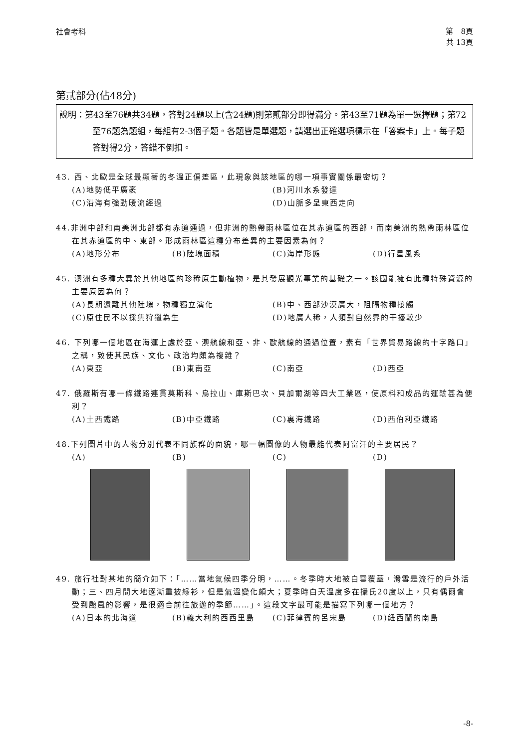社會考科
第　8頁
共 13頁
第貳部分(佔48分)
說明：第43至76題共34題，答對24題以上(含24題)則第貳部分即得滿分。第43至71題為單一選擇題；第72至76題為題組，每組有2-3個子題。各題皆是單選題，請選出正確選項標示在「答案卡」上。每子題答對得2分，答錯不倒扣。
43. 西、北歐是全球最顯著的冬溫正偏差區，此現象與該地區的哪一項事實關係最密切？
(A)地勢低平廣袤
(B)河川水系發達
(C)沿海有強勁暖流經過
(D)山脈多呈東西走向
44.非洲中部和南美洲北部都有赤道通過，但非洲的熱帶雨林區位在其赤道區的西部，而南美洲的熱帶雨林區位在其赤道區的中、東部。形成雨林區這種分布差異的主要因素為何？
(A)地形分布
(B)陸塊面積
(C)海岸形態
(D)行星風系
45. 澳洲有多種大異於其他地區的珍稀原生動植物，是其發展觀光事業的基礎之一。該國能擁有此種特殊資源的主要原因為何？
(A)長期遠離其他陸塊，物種獨立演化
(B)中、西部沙漠廣大，阻隔物種接觸
(C)原住民不以採集狩獵為生
(D)地廣人稀，人類對自然界的干擾較少
46. 下列哪一個地區在海運上處於亞、澳航線和亞、非、歐航線的通過位置，素有「世界貿易路線的十字路口」之稱，致使其民族、文化、政治均頗為複雜？
(A)東亞
(B)東南亞
(C)南亞
(D)西亞
47. 俄羅斯有哪一條鐵路連貫莫斯科、烏拉山、庫斯巴次、貝加爾湖等四大工業區，使原料和成品的運輸甚為便利？
(A)土西鐵路
(B)中亞鐵路
(C)裏海鐵路
(D)西伯利亞鐵路
48.下列圖片中的人物分別代表不同族群的面貌，哪一幅圖像的人物最能代表阿富汗的主要居民？
(A)
(B)
(C)
(D)
49. 旅行社對某地的簡介如下：「……當地氣候四季分明，……。冬季時大地被白雪覆蓋，滑雪是流行的戶外活動；三、四月間大地逐漸重披綠衫，但是氣溫變化頗大；夏季時白天溫度多在攝氏20度以上，只有偶爾會受到颱風的影響，是很適合前往旅遊的季節……」。這段文字最可能是描寫下列哪一個地方？
(A)日本的北海道
(B)義大利的西西里島
(C)菲律賓的呂宋島
(D)紐西蘭的南島
-8-